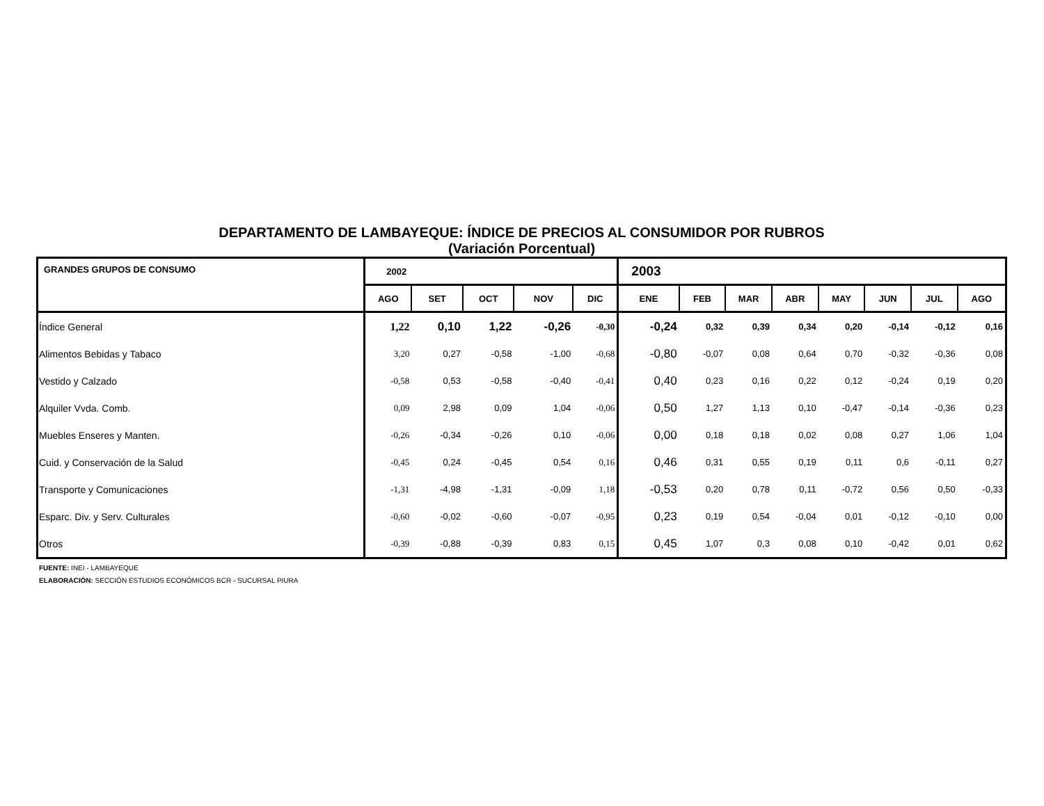DEPARTAMENTO DE LAMBAYEQUE: ÍNDICE DE PRECIOS AL CONSUMIDOR POR RUBROS
(Variación Porcentual)
| GRANDES GRUPOS DE CONSUMO | 2002 | | | | | 2003 | | | | | | | |
| --- | --- | --- | --- | --- | --- | --- | --- | --- | --- | --- | --- | --- | --- |
| | AGO | SET | OCT | NOV | DIC | ENE | FEB | MAR | ABR | MAY | JUN | JUL | AGO |
| Índice General | 1,22 | 0,10 | 1,22 | -0,26 | -0,30 | -0,24 | 0,32 | 0,39 | 0,34 | 0,20 | -0,14 | -0,12 | 0,16 |
| Alimentos Bebidas y Tabaco | 3,20 | 0,27 | -0,58 | -1,00 | -0,68 | -0,80 | -0,07 | 0,08 | 0,64 | 0,70 | -0,32 | -0,36 | 0,08 |
| Vestido y Calzado | -0,58 | 0,53 | -0,58 | -0,40 | -0,41 | 0,40 | 0,23 | 0,16 | 0,22 | 0,12 | -0,24 | 0,19 | 0,20 |
| Alquiler Vvda. Comb. | 0,09 | 2,98 | 0,09 | 1,04 | -0,06 | 0,50 | 1,27 | 1,13 | 0,10 | -0,47 | -0,14 | -0,36 | 0,23 |
| Muebles Enseres y Manten. | -0,26 | -0,34 | -0,26 | 0,10 | -0,06 | 0,00 | 0,18 | 0,18 | 0,02 | 0,08 | 0,27 | 1,06 | 1,04 |
| Cuid. y Conservación de la Salud | -0,45 | 0,24 | -0,45 | 0,54 | 0,16 | 0,46 | 0,31 | 0,55 | 0,19 | 0,11 | 0,6 | -0,11 | 0,27 |
| Transporte y Comunicaciones | -1,31 | -4,98 | -1,31 | -0,09 | 1,18 | -0,53 | 0,20 | 0,78 | 0,11 | -0,72 | 0,56 | 0,50 | -0,33 |
| Esparc. Div. y Serv. Culturales | -0,60 | -0,02 | -0,60 | -0,07 | -0,95 | 0,23 | 0,19 | 0,54 | -0,04 | 0,01 | -0,12 | -0,10 | 0,00 |
| Otros | -0,39 | -0,88 | -0,39 | 0,83 | 0,15 | 0,45 | 1,07 | 0,3 | 0,08 | 0,10 | -0,42 | 0,01 | 0,62 |
FUENTE: INEI - LAMBAYEQUE
ELABORACIÓN: SECCIÓN ESTUDIOS ECONÓMICOS BCR - SUCURSAL PIURA